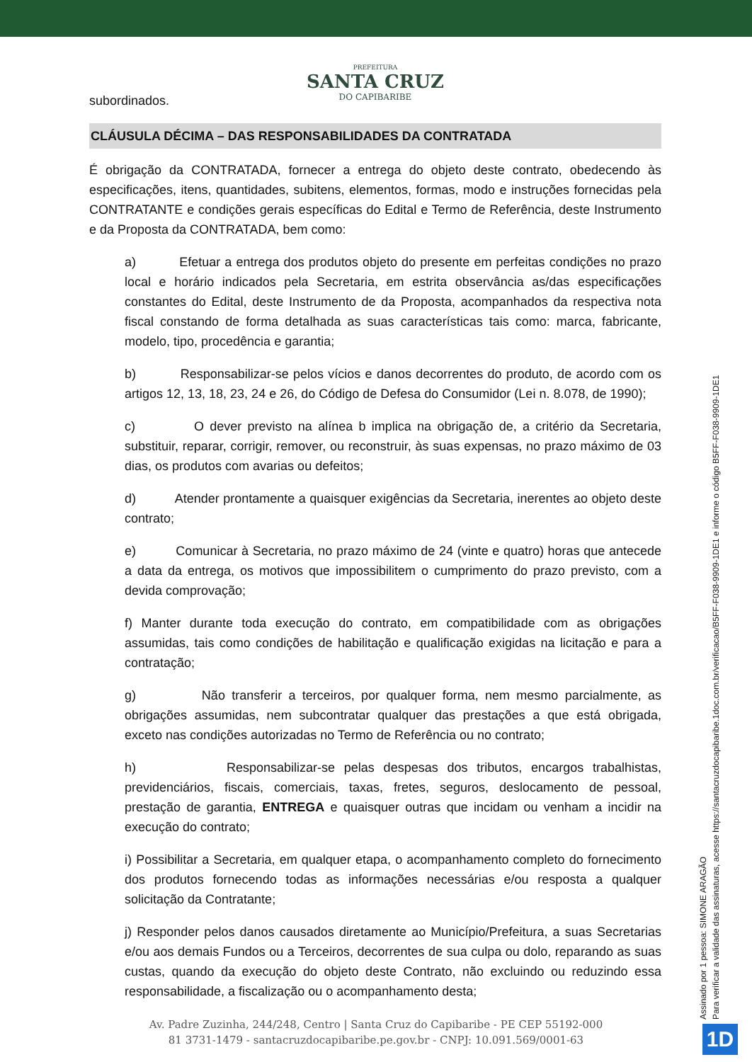PREFEITURA
SANTA CRUZ
DO CAPIBARIBE
subordinados.
CLÁUSULA DÉCIMA – DAS RESPONSABILIDADES DA CONTRATADA
É obrigação da CONTRATADA, fornecer a entrega do objeto deste contrato, obedecendo às especificações, itens, quantidades, subitens, elementos, formas, modo e instruções fornecidas pela CONTRATANTE e condições gerais específicas do Edital e Termo de Referência, deste Instrumento e da Proposta da CONTRATADA, bem como:
a) Efetuar a entrega dos produtos objeto do presente em perfeitas condições no prazo local e horário indicados pela Secretaria, em estrita observância as/das especificações constantes do Edital, deste Instrumento de da Proposta, acompanhados da respectiva nota fiscal constando de forma detalhada as suas características tais como: marca, fabricante, modelo, tipo, procedência e garantia;
b) Responsabilizar-se pelos vícios e danos decorrentes do produto, de acordo com os artigos 12, 13, 18, 23, 24 e 26, do Código de Defesa do Consumidor (Lei n. 8.078, de 1990);
c) O dever previsto na alínea b implica na obrigação de, a critério da Secretaria, substituir, reparar, corrigir, remover, ou reconstruir, às suas expensas, no prazo máximo de 03 dias, os produtos com avarias ou defeitos;
d) Atender prontamente a quaisquer exigências da Secretaria, inerentes ao objeto deste contrato;
e) Comunicar à Secretaria, no prazo máximo de 24 (vinte e quatro) horas que antecede a data da entrega, os motivos que impossibilitem o cumprimento do prazo previsto, com a devida comprovação;
f) Manter durante toda execução do contrato, em compatibilidade com as obrigações assumidas, tais como condições de habilitação e qualificação exigidas na licitação e para a contratação;
g) Não transferir a terceiros, por qualquer forma, nem mesmo parcialmente, as obrigações assumidas, nem subcontratar qualquer das prestações a que está obrigada, exceto nas condições autorizadas no Termo de Referência ou no contrato;
h) Responsabilizar-se pelas despesas dos tributos, encargos trabalhistas, previdenciários, fiscais, comerciais, taxas, fretes, seguros, deslocamento de pessoal, prestação de garantia, ENTREGA e quaisquer outras que incidam ou venham a incidir na execução do contrato;
i) Possibilitar a Secretaria, em qualquer etapa, o acompanhamento completo do fornecimento dos produtos fornecendo todas as informações necessárias e/ou resposta a qualquer solicitação da Contratante;
j) Responder pelos danos causados diretamente ao Município/Prefeitura, a suas Secretarias e/ou aos demais Fundos ou a Terceiros, decorrentes de sua culpa ou dolo, reparando as suas custas, quando da execução do objeto deste Contrato, não excluindo ou reduzindo essa responsabilidade, a fiscalização ou o acompanhamento desta;
Av. Padre Zuzinha, 244/248, Centro | Santa Cruz do Capibaribe - PE CEP 55192-000
81 3731-1479 - santacruzdocapibaribe.pe.gov.br - CNPJ: 10.091.569/0001-63
Assinado por 1 pessoa: SIMONE ARAGÃO
Para verificar a validade das assinaturas, acesse https://santacruzdocapibaribe.1doc.com.br/verificacao/B5FF-F038-9909-1DE1 e informe o código B5FF-F038-9909-1DE1
1D